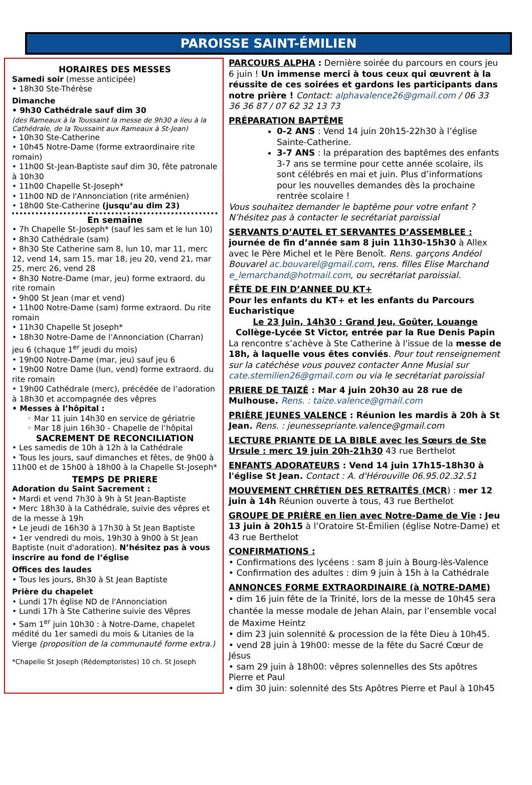PAROISSE SAINT-ÉMILIEN
HORAIRES DES MESSES
Samedi soir (messe anticipée)
• 18h30 Ste-Thérèse
Dimanche
• 9h30 Cathédrale sauf dim 30
(des Rameaux à la Toussaint la messe de 9h30 a lieu à la Cathédrale, de la Toussaint aux Rameaux à St-Jean)
• 10h30 Ste-Catherine
• 10h45 Notre-Dame (forme extraordinaire rite romain)
• 11h00 St-Jean-Baptiste sauf dim 30, fête patronale à 10h30
• 11h00 Chapelle St-Joseph*
• 11h00 ND de l'Annonciation (rite arménien)
• 18h00 Ste-Catherine (jusqu’au dim 23)
En semaine
• 7h Chapelle St-Joseph* (sauf les sam et le lun 10)
• 8h30 Cathédrale (sam)
• 8h30 Ste Catherine sam 8, lun 10, mar 11, merc 12, vend 14, sam 15, mar 18, jeu 20, vend 21, mar 25, merc 26, vend 28
• 8h30 Notre-Dame (mar, jeu) forme extraord. du rite romain
• 9h00 St Jean (mar et vend)
• 11h00 Notre-Dame (sam) forme extraord. Du rite romain
• 11h30 Chapelle St Joseph*
• 18h30 Notre-Dame de l’Annonciation (Charran) jeu 6 (chaque 1<sup>er</sup> jeudi du mois)
• 19h00 Notre-Dame (mar, jeu) sauf jeu 6
• 19h00 Notre Dame (lun, vend) forme extraord. du rite romain
• 19h00 Cathédrale (merc), précédée de l’adoration à 18h30 et accompagnée des vêpres
• Messes à l’hôpital :
◦ Mar 11 juin 14h30 en service de gériatrie
◦ Mar 18 juin 16h30 - Chapelle de l’hôpital
SACREMENT DE RECONCILIATION
• Les samedis de 10h à 12h à la Cathédrale
• Tous les jours, sauf dimanches et fêtes, de 9h00 à 11h00 et de 15h00 à 18h00 à la Chapelle St-Joseph*
TEMPS DE PRIERE
Adoration du Saint Sacrement :
• Mardi et vend 7h30 à 9h à St Jean-Baptiste
• Merc 18h30 à la Cathédrale, suivie des vêpres et de la messe à 19h
• Le jeudi de 16h30 à 17h30 à St Jean Baptiste
• 1er vendredi du mois, 19h30 à 9h00 à St Jean Baptiste (nuit d'adoration). N’hésitez pas à vous inscrire au fond de l’église
Offices des laudes
• Tous les jours, 8h30 à St Jean Baptiste
Prière du chapelet
• Lundi 17h église ND de l'Annonciation
• Lundi 17h à Ste Catherine suivie des Vêpres
• Sam 1<sup>er</sup> juin 10h30 : à Notre-Dame, chapelet médité du 1er samedi du mois & Litanies de la Vierge (proposition de la communauté forme extra.)
*Chapelle St Joseph (Rédemptoristes) 10 ch. St Joseph
PARCOURS ALPHA : Dernière soirée du parcours en cours jeu 6 juin ! Un immense merci à tous ceux qui œuvrent à la réussite de ces soirées et gardons les participants dans notre prière ! Contact: alphavalence26@gmail.com / 06 33 36 36 87 / 07 62 32 13 73
PRÉPARATION BAPTÊME
0-2 ANS : Vend 14 juin 20h15-22h30 à l’église Sainte-Catherine.
3-7 ANS : la préparation des baptêmes des enfants 3-7 ans se termine pour cette année scolaire, ils sont célébrés en mai et juin. Plus d’informations pour les nouvelles demandes dès la prochaine rentrée scolaire !
Vous souhaitez demander le baptême pour votre enfant ? N’hésitez pas à contacter le secrétariat paroissial
SERVANTS D’AUTEL ET SERVANTES D’ASSEMBLEE : journée de fin d’année sam 8 juin 11h30-15h30 à Allex avec le Père Michel et le Père Benoît. Rens. garçons Andéol Bouvarel ac.bouvarel@gmail.com, rens. filles Elise Marchand e_lemarchand@hotmail.com, ou secrétariat paroissial.
FÊTE DE FIN D’ANNEE DU KT+
Pour les enfants du KT+ et les enfants du Parcours Eucharistique
Le 23 Juin, 14h30 : Grand Jeu, Goûter, Louange
Collège-Lycée St Victor, entrée par la Rue Denis Papin
La rencontre s’achève à Ste Catherine à l'issue de la messe de 18h, à laquelle vous êtes conviés. Pour tout renseignement sur la catéchèse vous pouvez contacter Anne Musial sur cate.stemilien26@gmail.com ou via le secrétariat paroissial
PRIERE DE TAIZÉ : Mar 4 juin 20h30 au 28 rue de Mulhouse. Rens. : taize.valence@gmail.com
PRIÈRE JEUNES VALENCE : Réunion les mardis à 20h à St Jean. Rens. : jeunessepriante.valence@gmail.com
LECTURE PRIANTE DE LA BIBLE avec les Sœurs de Ste Ursule : merc 19 juin 20h-21h30 43 rue Berthelot
ENFANTS ADORATEURS : Vend 14 juin 17h15-18h30 à l'église St Jean. Contact : A. d'Hérouville 06.95.02.32.51
MOUVEMENT CHRÉTIEN DES RETRAITÉS (MCR) : mer 12 juin à 14h Réunion ouverte à tous, 43 rue Berthelot
GROUPE DE PRIÈRE en lien avec Notre-Dame de Vie : Jeu 13 juin à 20h15 à l’Oratoire St-Émilien (église Notre-Dame) et 43 rue Berthelot
CONFIRMATIONS :
• Confirmations des lycéens : sam 8 juin à Bourg-lès-Valence
• Confirmation des adultes : dim 9 juin à 15h à la Cathédrale
ANNONCES FORME EXTRAORDINAIRE (à NOTRE-DAME)
• dim 16 juin fête de la Trinité, lors de la messe de 10h45 sera chantée la messe modale de Jehan Alain, par l’ensemble vocal de Maxime Heintz
• dim 23 juin solennité & procession de la fête Dieu à 10h45.
• vend 28 juin à 19h00: messe de la fête du Sacré Cœur de Jésus
• sam 29 juin à 18h00: vêpres solennelles des Sts apôtres Pierre et Paul
• dim 30 juin: solennité des Sts Apôtres Pierre et Paul à 10h45